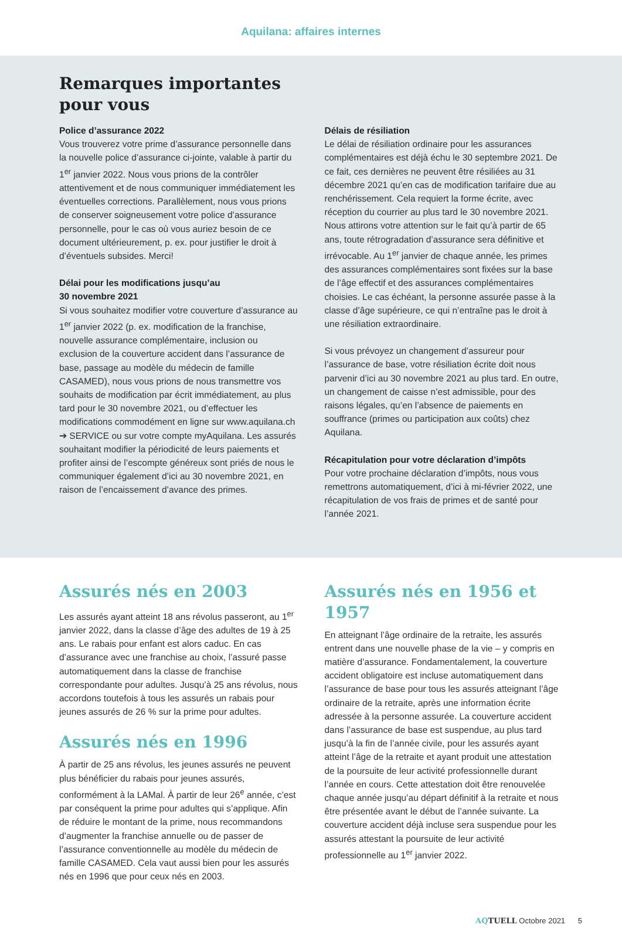Aquilana: affaires internes
Remarques importantes
pour vous
Police d’assurance 2022
Vous trouverez votre prime d’assurance personnelle dans la nouvelle police d’assurance ci-jointe, valable à partir du 1<sup>er</sup> janvier 2022. Nous vous prions de la contrôler attentivement et de nous communiquer immédiatement les éventuelles corrections. Parallèlement, nous vous prions de conserver soigneusement votre police d’assurance personnelle, pour le cas où vous auriez besoin de ce document ultérieurement, p. ex. pour justifier le droit à d’éventuels subsides. Merci!
Délai pour les modifications jusqu’au
30 novembre 2021
Si vous souhaitez modifier votre couverture d’assurance au 1<sup>er</sup> janvier 2022 (p. ex. modification de la franchise, nouvelle assurance complémentaire, inclusion ou exclusion de la couverture accident dans l’assurance de base, passage au modèle du médecin de famille CASAMED), nous vous prions de nous transmettre vos souhaits de modification par écrit immédiatement, au plus tard pour le 30 novembre 2021, ou d’effectuer les modifications commodément en ligne sur www.aquilana.ch ➔ SERVICE ou sur votre compte myAquilana. Les assurés souhaitant modifier la périodicité de leurs paiements et profiter ainsi de l’escompte généreux sont priés de nous le communiquer également d’ici au 30 novembre 2021, en raison de l’encaissement d’avance des primes.
Délais de résiliation
Le délai de résiliation ordinaire pour les assurances complémentaires est déjà échu le 30 septembre 2021. De ce fait, ces dernières ne peuvent être résiliées au 31 décembre 2021 qu’en cas de modification tarifaire due au renchérissement. Cela requiert la forme écrite, avec réception du courrier au plus tard le 30 novembre 2021. Nous attirons votre attention sur le fait qu’à partir de 65 ans, toute rétrogradation d’assurance sera définitive et irrévocable. Au 1<sup>er</sup> janvier de chaque année, les primes des assurances complémentaires sont fixées sur la base de l’âge effectif et des assurances complémentaires choisies. Le cas échéant, la personne assurée passe à la classe d’âge supérieure, ce qui n’entraîne pas le droit à une résiliation extraordinaire.
Si vous prévoyez un changement d’assureur pour l’assurance de base, votre résiliation écrite doit nous parvenir d’ici au 30 novembre 2021 au plus tard. En outre, un changement de caisse n’est admissible, pour des raisons légales, qu’en l’absence de paiements en souffrance (primes ou participation aux coûts) chez Aquilana.
Récapitulation pour votre déclaration d’impôts
Pour votre prochaine déclaration d’impôts, nous vous remettrons automatiquement, d’ici à mi-février 2022, une récapitulation de vos frais de primes et de santé pour l’année 2021.
Assurés nés en 2003
Les assurés ayant atteint 18 ans révolus passeront, au 1<sup>er</sup> janvier 2022, dans la classe d’âge des adultes de 19 à 25 ans. Le rabais pour enfant est alors caduc. En cas d’assurance avec une franchise au choix, l’assuré passe automatiquement dans la classe de franchise correspondante pour adultes. Jusqu’à 25 ans révolus, nous accordons toutefois à tous les assurés un rabais pour jeunes assurés de 26 % sur la prime pour adultes.
Assurés nés en 1996
À partir de 25 ans révolus, les jeunes assurés ne peuvent plus bénéficier du rabais pour jeunes assurés, conformément à la LAMal. À partir de leur 26<sup>e</sup> année, c’est par conséquent la prime pour adultes qui s’applique. Afin de réduire le montant de la prime, nous recommandons d’augmenter la franchise annuelle ou de passer de l’assurance conventionnelle au modèle du médecin de famille CASAMED. Cela vaut aussi bien pour les assurés nés en 1996 que pour ceux nés en 2003.
Assurés nés en 1956 et 1957
En atteignant l’âge ordinaire de la retraite, les assurés entrent dans une nouvelle phase de la vie – y compris en matière d’assurance. Fondamentalement, la couverture accident obligatoire est incluse automatiquement dans l’assurance de base pour tous les assurés atteignant l’âge ordinaire de la retraite, après une information écrite adressée à la personne assurée. La couverture accident dans l’assurance de base est suspendue, au plus tard jusqu’à la fin de l’année civile, pour les assurés ayant atteint l’âge de la retraite et ayant produit une attestation de la poursuite de leur activité professionnelle durant l’année en cours. Cette attestation doit être renouvelée chaque année jusqu’au départ définitif à la retraite et nous être présentée avant le début de l’année suivante. La couverture accident déjà incluse sera suspendue pour les assurés attestant la poursuite de leur activité professionnelle au 1<sup>er</sup> janvier 2022.
AQTUELL Octobre 2021 5